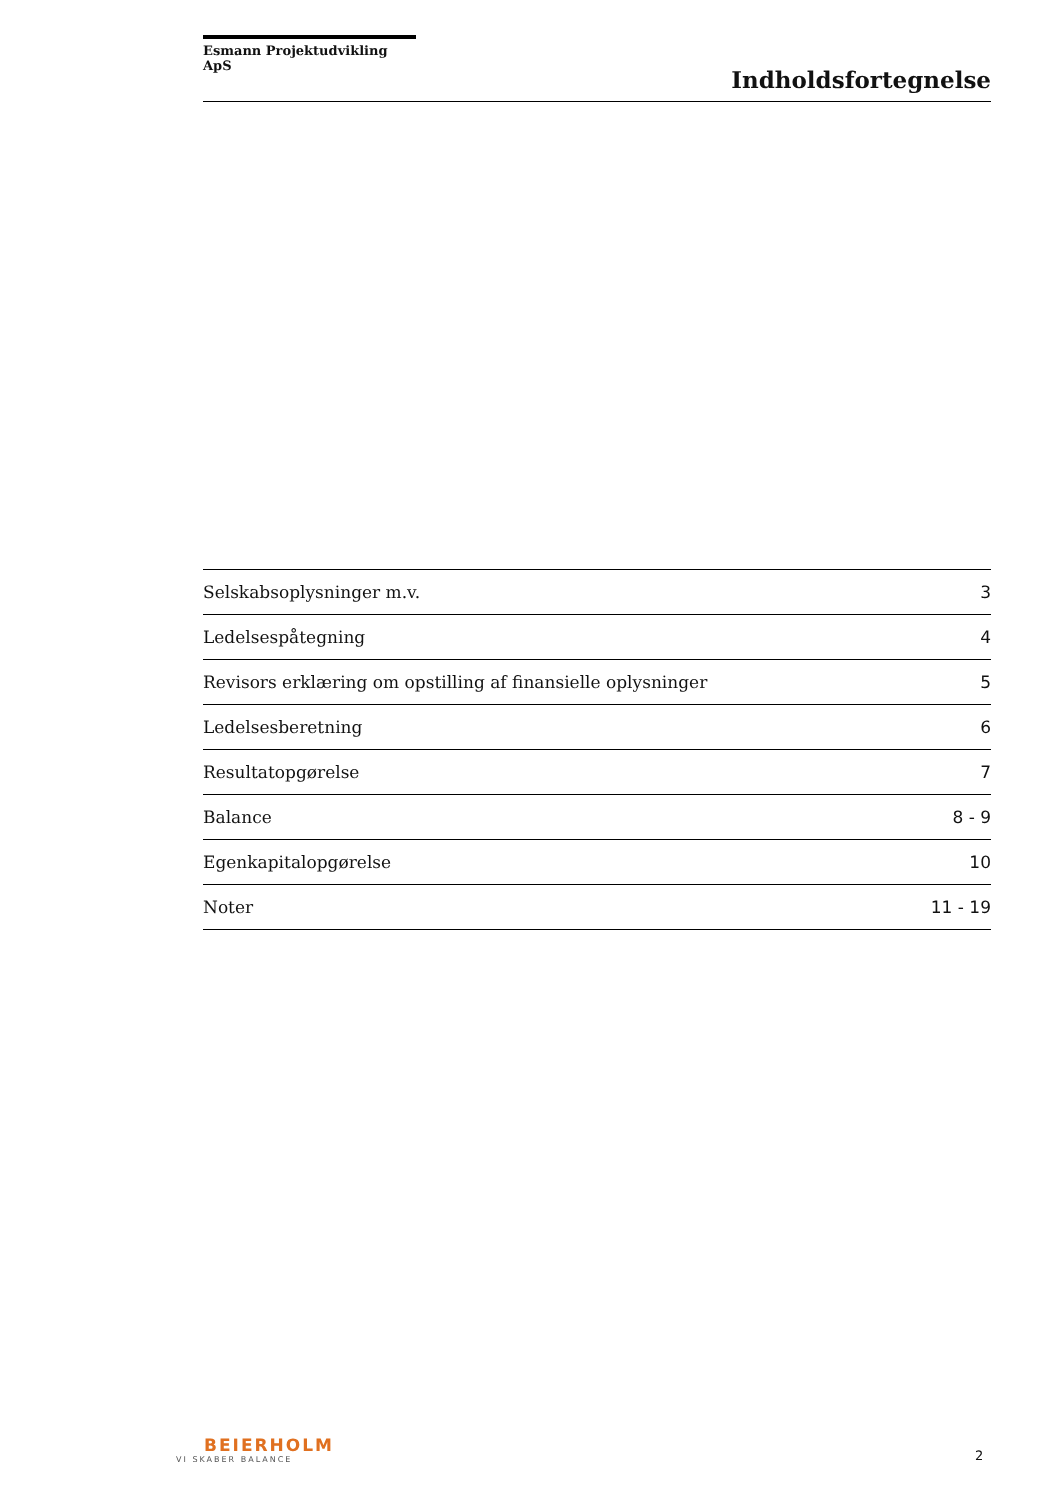Esmann Projektudvikling ApS
Indholdsfortegnelse
| Selskabsoplysninger m.v. | 3 |
| Ledelsespåtegning | 4 |
| Revisors erklæring om opstilling af finansielle oplysninger | 5 |
| Ledelsesberetning | 6 |
| Resultatopgørelse | 7 |
| Balance | 8 - 9 |
| Egenkapitalopgørelse | 10 |
| Noter | 11 - 19 |
BEIERHOLM
VI SKABER BALANCE
2